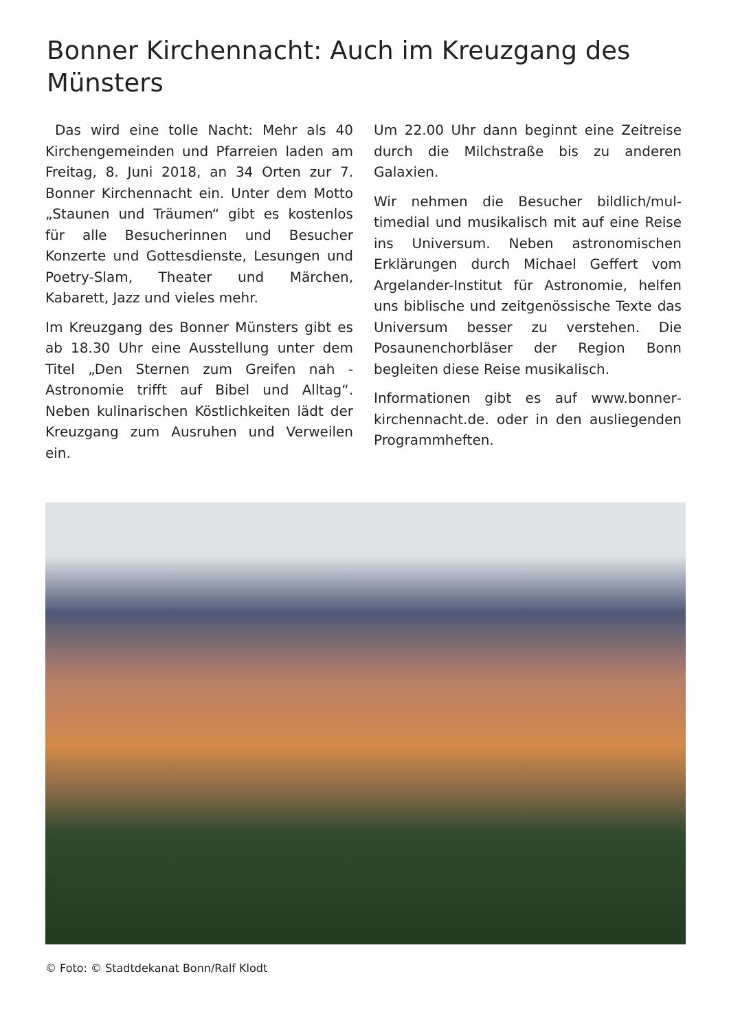Bonner Kirchennacht: Auch im Kreuzgang des Münsters
Das wird eine tolle Nacht: Mehr als 40 Kirchengemeinden und Pfarreien laden am Freitag, 8. Juni 2018, an 34 Orten zur 7. Bonner Kirchennacht ein. Unter dem Motto „Staunen und Träumen“ gibt es kostenlos für alle Besucherinnen und Besucher Konzerte und Gottesdiens­te, Lesungen und Poetry-Slam, Theater und Märchen, Kabarett, Jazz und vieles mehr.
Im Kreuzgang des Bonner Münsters gibt es ab 18.30 Uhr eine Ausstellung unter dem Titel „Den Sternen zum Greifen nah - Astronomie trifft auf Bibel und Alltag“. Neben kulinarischen Köstlichkeiten lädt der Kreuzgang zum Ausruhen und Ver­weilen ein.
Um 22.00 Uhr dann beginnt eine Zeitrei­se durch die Milchstraße bis zu anderen Galaxien.
Wir nehmen die Besucher bildlich/mul­timedial und musikalisch mit auf eine Reise ins Universum. Neben astrono­mischen Erklärungen durch Michael Geffert vom Argelander-Institut für Astro­nomie, helfen uns biblische und zeitge­nössische Texte das Universum besser zu verstehen. Die Posaunenchorbläser der Region Bonn begleiten diese Reise musikalisch.
Informationen gibt es auf www.bonner­kirchennacht.de. oder in den ausliegen­den Programmheften.
© Foto: © Stadtdekanat Bonn/Ralf Klodt